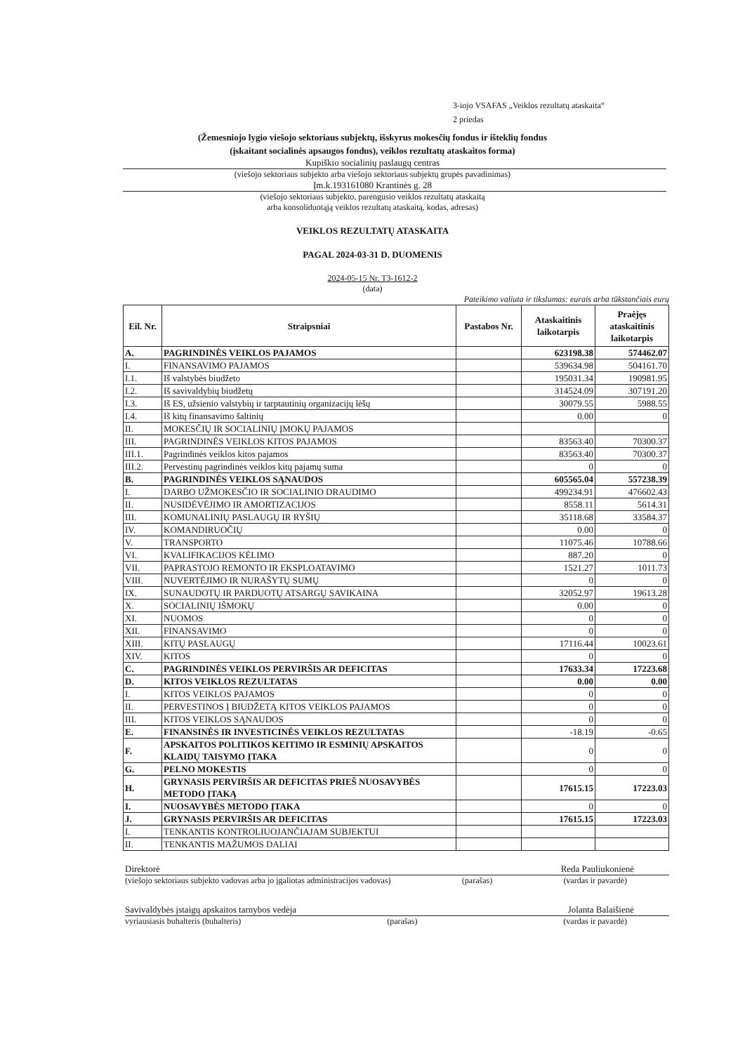3-iojo VSAFAS „Veiklos rezultatų ataskaita“
2 priedas
(Žemesniojo lygio viešojo sektoriaus subjektų, išskyrus mokesčių fondus ir išteklių fondus
(įskaitant socialinės apsaugos fondus), veiklos rezultatų ataskaitos forma)
Kupiškio socialinių paslaugų centras
(viešojo sektoriaus subjekto arba viešojo sektoriaus subjektų grupės pavadinimas)
Įm.k.193161080 Krantinės g. 28
(viešojo sektoriaus subjekto, parengusio veiklos rezultatų ataskaitą
arba konsoliduotąją veiklos rezultatų ataskaitą, kodas, adresas)
VEIKLOS REZULTATŲ ATASKAITA
PAGAL 2024-03-31 D. DUOMENIS
2024-05-15 Nr. T3-1612-2
(data)
Pateikimo valiuta ir tikslumas: eurais arba tūkstančiais eurų
| Eil. Nr. | Straipsniai | Pastabos Nr. | Ataskaitinis laikotarpis | Praėjęs ataskaitinis laikotarpis |
| --- | --- | --- | --- | --- |
| A. | PAGRINDINĖS VEIKLOS PAJAMOS | | 623198.38 | 574462.07 |
| I. | FINANSAVIMO PAJAMOS | | 539634.98 | 504161.70 |
| I.1. | Iš valstybės biudžeto | | 195031.34 | 190981.95 |
| I.2. | Iš savivaldybių biudžetų | | 314524.09 | 307191.20 |
| I.3. | Iš ES, užsienio valstybių ir tarptautinių organizacijų lėšų | | 30079.55 | 5988.55 |
| I.4. | Iš kitų finansavimo šaltinių | | 0.00 | 0 |
| II. | MOKESČIŲ IR SOCIALINIŲ ĮMOKŲ PAJAMOS | | | |
| III. | PAGRINDINĖS VEIKLOS KITOS PAJAMOS | | 83563.40 | 70300.37 |
| III.1. | Pagrindinės veiklos kitos pajamos | | 83563.40 | 70300.37 |
| III.2. | Pervestinų pagrindinės veiklos kitų pajamų suma | | 0 | 0 |
| B. | PAGRINDINĖS VEIKLOS SĄNAUDOS | | 605565.04 | 557238.39 |
| I. | DARBO UŽMOKESČIO IR SOCIALINIO DRAUDIMO | | 499234.91 | 476602.43 |
| II. | NUSIDĖVĖJIMO IR AMORTIZACIJOS | | 8558.11 | 5614.31 |
| III. | KOMUNALINIŲ PASLAUGŲ IR RYŠIŲ | | 35118.68 | 33584.37 |
| IV. | KOMANDIRUOČIŲ | | 0.00 | 0 |
| V. | TRANSPORTO | | 11075.46 | 10788.66 |
| VI. | KVALIFIKACIJOS KĖLIMO | | 887.20 | 0 |
| VII. | PAPRASTOJO REMONTO IR EKSPLOATAVIMO | | 1521.27 | 1011.73 |
| VIII. | NUVERTĖJIMO IR NURAŠYTŲ SUMŲ | | 0 | 0 |
| IX. | SUNAUDOTŲ IR PARDUOTŲ ATSARGŲ SAVIKAINA | | 32052.97 | 19613.28 |
| X. | SOCIALINIŲ IŠMOKŲ | | 0.00 | 0 |
| XI. | NUOMOS | | 0 | 0 |
| XII. | FINANSAVIMO | | 0 | 0 |
| XIII. | KITŲ PASLAUGŲ | | 17116.44 | 10023.61 |
| XIV. | KITOS | | 0 | 0 |
| C. | PAGRINDINĖS VEIKLOS PERVIRŠIS AR DEFICITAS | | 17633.34 | 17223.68 |
| D. | KITOS VEIKLOS REZULTATAS | | 0.00 | 0.00 |
| I. | KITOS VEIKLOS PAJAMOS | | 0 | 0 |
| II. | PERVESTINOS Į BIUDŽETĄ KITOS VEIKLOS PAJAMOS | | 0 | 0 |
| III. | KITOS VEIKLOS SĄNAUDOS | | 0 | 0 |
| E. | FINANSINĖS IR INVESTICINĖS VEIKLOS REZULTATAS | | -18.19 | -0.65 |
| F. | APSKAITOS POLITIKOS KEITIMO IR ESMINIŲ APSKAITOS KLAIDŲ TAISYMO ĮTAKA | | 0 | 0 |
| G. | PELNO MOKESTIS | | 0 | 0 |
| H. | GRYNASIS PERVIRŠIS AR DEFICITAS PRIEŠ NUOSAVYBĖS METODO ĮTAKĄ | | 17615.15 | 17223.03 |
| I. | NUOSAVYBĖS METODO ĮTAKA | | 0 | 0 |
| J. | GRYNASIS PERVIRŠIS AR DEFICITAS | | 17615.15 | 17223.03 |
| I. | TENKANTIS KONTROLIUOJANČIAJAM SUBJEKTUI | | | |
| II. | TENKANTIS MAŽUMOS DALIAI | | | |
Direktorė Reda Pauliukonienė
(viešojo sektoriaus subjekto vadovas arba jo įgaliotas administracijos vadovas) (parašas) (vardas ir pavardė)
Savivaldybės įstaigų apskaitos tarnybos vedėja Jolanta Balaišienė
vyriausiasis buhalteris (buhalteris) (parašas) (vardas ir pavardė)